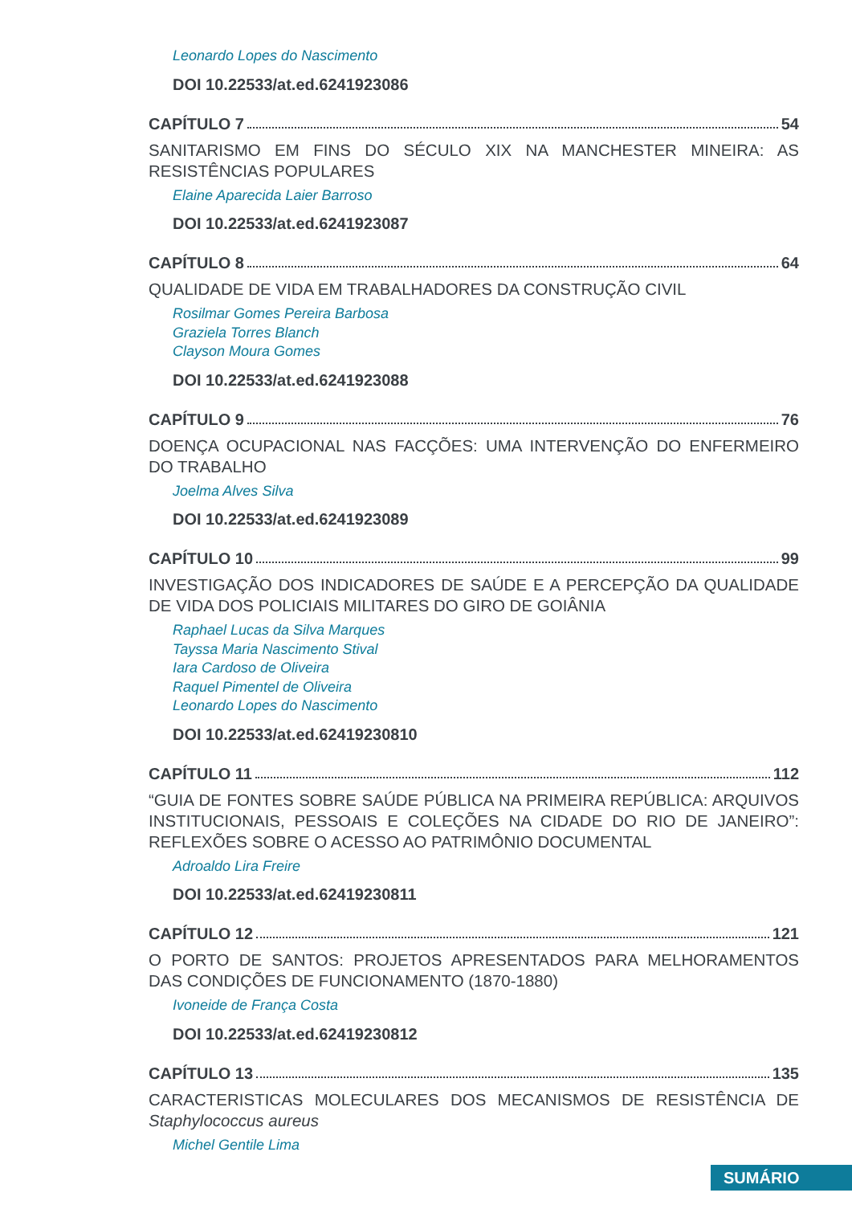Leonardo Lopes do Nascimento
DOI 10.22533/at.ed.6241923086
CAPÍTULO 7 54
SANITARISMO EM FINS DO SÉCULO XIX NA MANCHESTER MINEIRA: AS RESISTÊNCIAS POPULARES
Elaine Aparecida Laier Barroso
DOI 10.22533/at.ed.6241923087
CAPÍTULO 8 64
QUALIDADE DE VIDA EM TRABALHADORES DA CONSTRUÇÃO CIVIL
Rosilmar Gomes Pereira Barbosa
Graziela Torres Blanch
Clayson Moura Gomes
DOI 10.22533/at.ed.6241923088
CAPÍTULO 9 76
DOENÇA OCUPACIONAL NAS FACÇÕES: UMA INTERVENÇÃO DO ENFERMEIRO DO TRABALHO
Joelma Alves Silva
DOI 10.22533/at.ed.6241923089
CAPÍTULO 10 99
INVESTIGAÇÃO DOS INDICADORES DE SAÚDE E A PERCEPÇÃO DA QUALIDADE DE VIDA DOS POLICIAIS MILITARES DO GIRO DE GOIÂNIA
Raphael Lucas da Silva Marques
Tayssa Maria Nascimento Stival
Iara Cardoso de Oliveira
Raquel Pimentel de Oliveira
Leonardo Lopes do Nascimento
DOI 10.22533/at.ed.62419230810
CAPÍTULO 11 112
“GUIA DE FONTES SOBRE SAÚDE PÚBLICA NA PRIMEIRA REPÚBLICA: ARQUIVOS INSTITUCIONAIS, PESSOAIS E COLEÇÕES NA CIDADE DO RIO DE JANEIRO”: REFLEXÕES SOBRE O ACESSO AO PATRIMÔNIO DOCUMENTAL
Adroaldo Lira Freire
DOI 10.22533/at.ed.62419230811
CAPÍTULO 12 121
O PORTO DE SANTOS: PROJETOS APRESENTADOS PARA MELHORAMENTOS DAS CONDIÇÕES DE FUNCIONAMENTO (1870-1880)
Ivoneide de França Costa
DOI 10.22533/at.ed.62419230812
CAPÍTULO 13 135
CARACTERISTICAS MOLECULARES DOS MECANISMOS DE RESISTÊNCIA DE Staphylococcus aureus
Michel Gentile Lima
SUMÁRIO